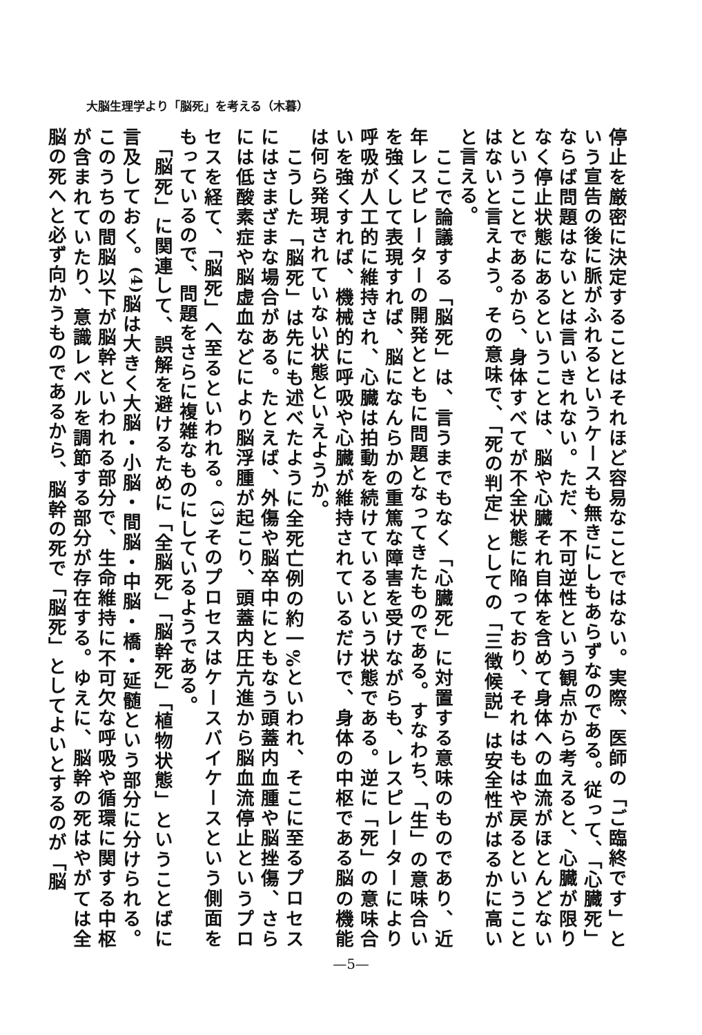大脳生理学より「脳死」を考える（木暮）
停止を厳密に決定することはそれほど容易なことではない。実際、医師の「ご臨終です」という宣告の後に脈がふれるというケースも無きにしもあらずなのである。従って、「心臓死」ならば問題はないとは言いきれない。ただ、不可逆性という観点から考えると、心臓が限りなく停止状態にあるということは、脳や心臓それ自体を含めて身体への血流がほとんどないということであるから、身体すべてが不全状態に陥っており、それはもはや戻るということはないと言えよう。その意味で、「死の判定」としての「三徴候説」は安全性がはるかに高いと言える。
　ここで論議する「脳死」は、言うまでもなく「心臓死」に対置する意味のものであり、近年レスピレーターの開発とともに問題となってきたものである。すなわち、「生」の意味合いを強くして表現すれば、脳になんらかの重篤な障害を受けながらも、レスピレーターにより呼吸が人工的に維持され、心臓は拍動を続けているという状態である。逆に「死」の意味合いを強くすれば、機械的に呼吸や心臓が維持されているだけで、身体の中枢である脳の機能は何ら発現されていない状態といえようか。
　こうした「脳死」は先にも述べたように全死亡例の約一%といわれ、そこに至るプロセスにはさまざまな場合がある。たとえば、外傷や脳卒中にともなう頭蓋内血腫や脳挫傷、さらには低酸素症や脳虚血などにより脳浮腫が起こり、頭蓋内圧亢進から脳血流停止というプロセスを経て、「脳死」へ至るといわれる。<sup>(3)</sup>そのプロセスはケースバイケースという側面をもっているので、問題をさらに複雑なものにしているようである。
　「脳死」に関連して、誤解を避けるために「全脳死」「脳幹死」「植物状態」ということばに言及しておく。<sup>(4)</sup>脳は大きく大脳・小脳・間脳・中脳・橋・延髄という部分に分けられる。このうちの間脳以下が脳幹といわれる部分で、生命維持に不可欠な呼吸や循環に関する中枢が含まれていたり、意識レベルを調節する部分が存在する。ゆえに、脳幹の死はやがては全脳の死へと必ず向かうものであるから、脳幹の死で「脳死」としてよいとするのが「脳
—5—